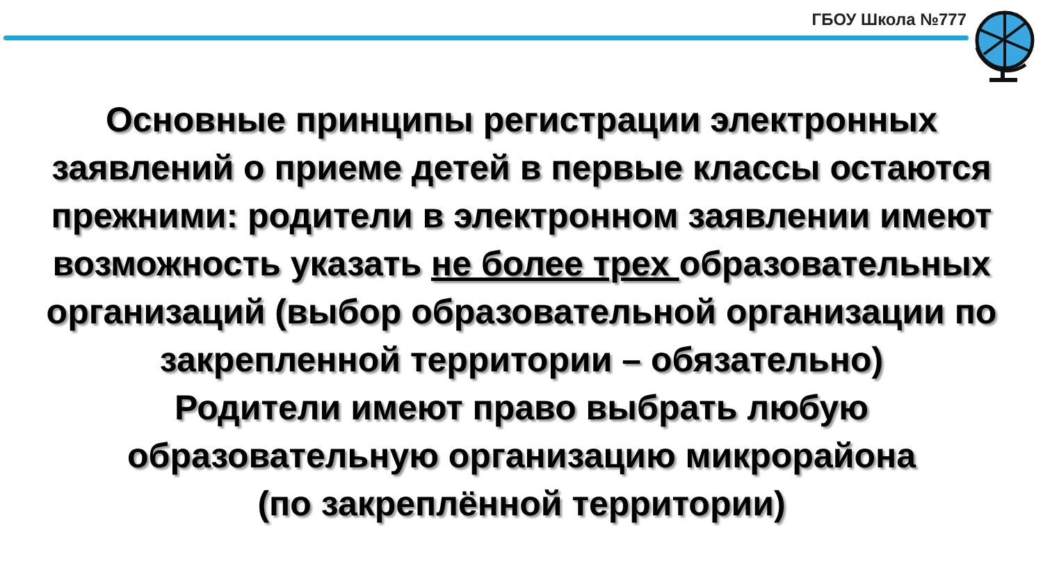ГБОУ Школа №777
Основные принципы регистрации электронных заявлений о приеме детей в первые классы остаются прежними: родители в электронном заявлении имеют возможность указать не более трех образовательных организаций (выбор образовательной организации по закрепленной территории – обязательно)
Родители имеют право выбрать любую образовательную организацию микрорайона
(по закреплённой территории)